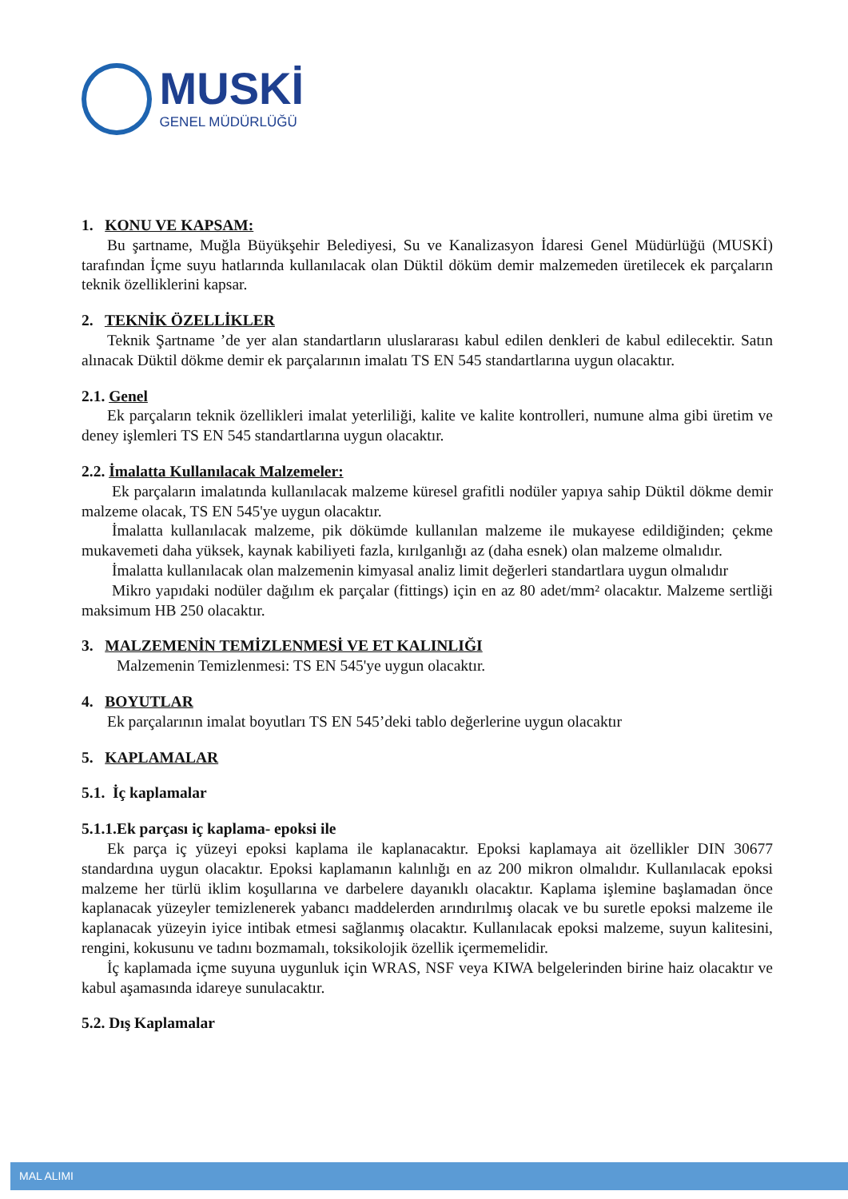MUSKİ
GENEL MÜDÜRLÜĞÜ
1. KONU VE KAPSAM:
Bu şartname, Muğla Büyükşehir Belediyesi, Su ve Kanalizasyon İdaresi Genel Müdürlüğü (MUSKİ) tarafından İçme suyu hatlarında kullanılacak olan Düktil döküm demir malzemeden üretilecek ek parçaların teknik özelliklerini kapsar.
2. TEKNİK ÖZELLİKLER
Teknik Şartname ’de yer alan standartların uluslararası kabul edilen denkleri de kabul edilecektir. Satın alınacak Düktil dökme demir ek parçalarının imalatı TS EN 545 standartlarına uygun olacaktır.
2.1. Genel
Ek parçaların teknik özellikleri imalat yeterliliği, kalite ve kalite kontrolleri, numune alma gibi üretim ve deney işlemleri TS EN 545 standartlarına uygun olacaktır.
2.2. İmalatta Kullanılacak Malzemeler:
Ek parçaların imalatında kullanılacak malzeme küresel grafitli nodüler yapıya sahip Düktil dökme demir malzeme olacak, TS EN 545'ye uygun olacaktır.
İmalatta kullanılacak malzeme, pik dökümde kullanılan malzeme ile mukayese edildiğinden; çekme mukavemeti daha yüksek, kaynak kabiliyeti fazla, kırılganlığı az (daha esnek) olan malzeme olmalıdır.
İmalatta kullanılacak olan malzemenin kimyasal analiz limit değerleri standartlara uygun olmalıdır
Mikro yapıdaki nodüler dağılım ek parçalar (fittings) için en az 80 adet/mm² olacaktır. Malzeme sertliği maksimum HB 250 olacaktır.
3. MALZEMENİN TEMİZLENMESİ VE ET KALINLIĞI
Malzemenin Temizlenmesi: TS EN 545'ye uygun olacaktır.
4. BOYUTLAR
Ek parçalarının imalat boyutları TS EN 545’deki tablo değerlerine uygun olacaktır
5. KAPLAMALAR
5.1. İç kaplamalar
5.1.1.Ek parçası iç kaplama- epoksi ile
Ek parça iç yüzeyi epoksi kaplama ile kaplanacaktır. Epoksi kaplamaya ait özellikler DIN 30677 standardına uygun olacaktır. Epoksi kaplamanın kalınlığı en az 200 mikron olmalıdır. Kullanılacak epoksi malzeme her türlü iklim koşullarına ve darbelere dayanıklı olacaktır. Kaplama işlemine başlamadan önce kaplanacak yüzeyler temizlenerek yabancı maddelerden arındırılmış olacak ve bu suretle epoksi malzeme ile kaplanacak yüzeyin iyice intibak etmesi sağlanmış olacaktır. Kullanılacak epoksi malzeme, suyun kalitesini, rengini, kokusunu ve tadını bozmamalı, toksikolojik özellik içermemelidir.
İç kaplamada içme suyuna uygunluk için WRAS, NSF veya KIWA belgelerinden birine haiz olacaktır ve kabul aşamasında idareye sunulacaktır.
5.2. Dış Kaplamalar
MAL ALIMI